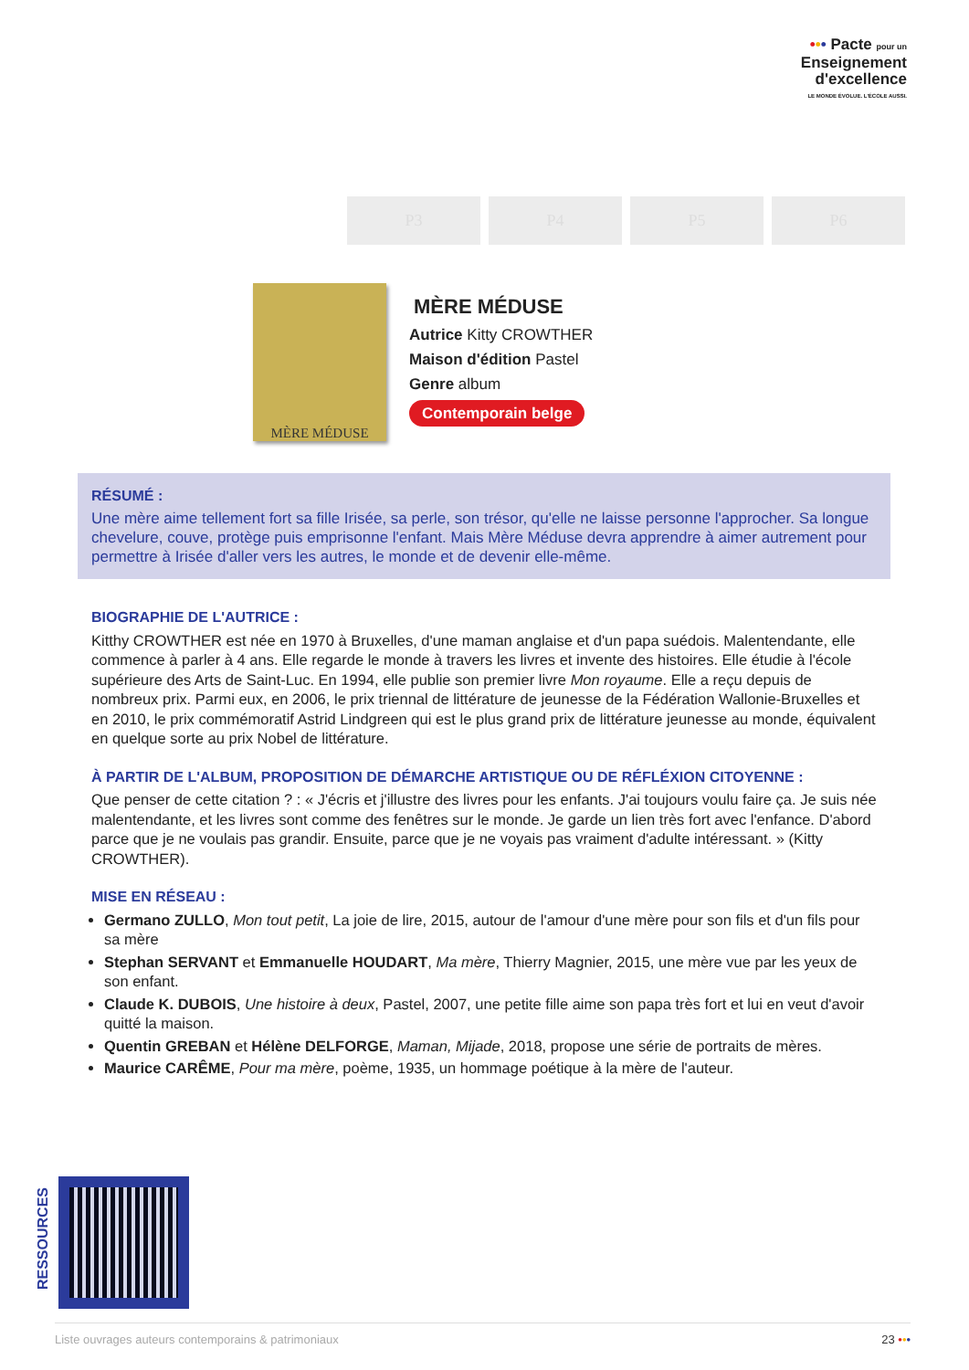••• Pacte pour un
Enseignement
d'excellence
LE MONDE ÉVOLUE. L'ÉCOLE AUSSI.
P3 P4 P5 P6
MÈRE MÉDUSE
MÈRE MÉDUSE
Autrice Kitty CROWTHER
Maison d'édition Pastel
Genre album
Contemporain belge
RÉSUMÉ :
Une mère aime tellement fort sa fille Irisée, sa perle, son trésor, qu'elle ne laisse personne l'approcher. Sa longue chevelure, couve, protège puis emprisonne l'enfant. Mais Mère Méduse devra apprendre à aimer autrement pour permettre à Irisée d'aller vers les autres, le monde et de devenir elle-même.
BIOGRAPHIE DE L'AUTRICE :
Kitthy CROWTHER est née en 1970 à Bruxelles, d'une maman anglaise et d'un papa suédois. Malentendante, elle commence à parler à 4 ans. Elle regarde le monde à travers les livres et invente des histoires. Elle étudie à l'école supérieure des Arts de Saint-Luc. En 1994, elle publie son premier livre Mon royaume. Elle a reçu depuis de nombreux prix. Parmi eux, en 2006, le prix triennal de littérature de jeunesse de la Fédération Wallonie-Bruxelles et en 2010, le prix commémoratif Astrid Lindgreen qui est le plus grand prix de littérature jeunesse au monde, équivalent en quelque sorte au prix Nobel de littérature.
À PARTIR DE L'ALBUM, PROPOSITION DE DÉMARCHE ARTISTIQUE OU DE RÉFLÉXION CITOYENNE :
Que penser de cette citation ? : « J'écris et j'illustre des livres pour les enfants. J'ai toujours voulu faire ça. Je suis née malentendante, et les livres sont comme des fenêtres sur le monde. Je garde un lien très fort avec l'enfance. D'abord parce que je ne voulais pas grandir. Ensuite, parce que je ne voyais pas vraiment d'adulte intéressant. » (Kitty CROWTHER).
MISE EN RÉSEAU :
Germano ZULLO, Mon tout petit, La joie de lire, 2015, autour de l'amour d'une mère pour son fils et d'un fils pour sa mère
Stephan SERVANT et Emmanuelle HOUDART, Ma mère, Thierry Magnier, 2015, une mère vue par les yeux de son enfant.
Claude K. DUBOIS, Une histoire à deux, Pastel, 2007, une petite fille aime son papa très fort et lui en veut d'avoir quitté la maison.
Quentin GREBAN et Hélène DELFORGE, Maman, Mijade, 2018, propose une série de portraits de mères.
Maurice CARÊME, Pour ma mère, poème, 1935, un hommage poétique à la mère de l'auteur.
RESSOURCES
Liste ouvrages auteurs contemporains & patrimoniaux 23 •••